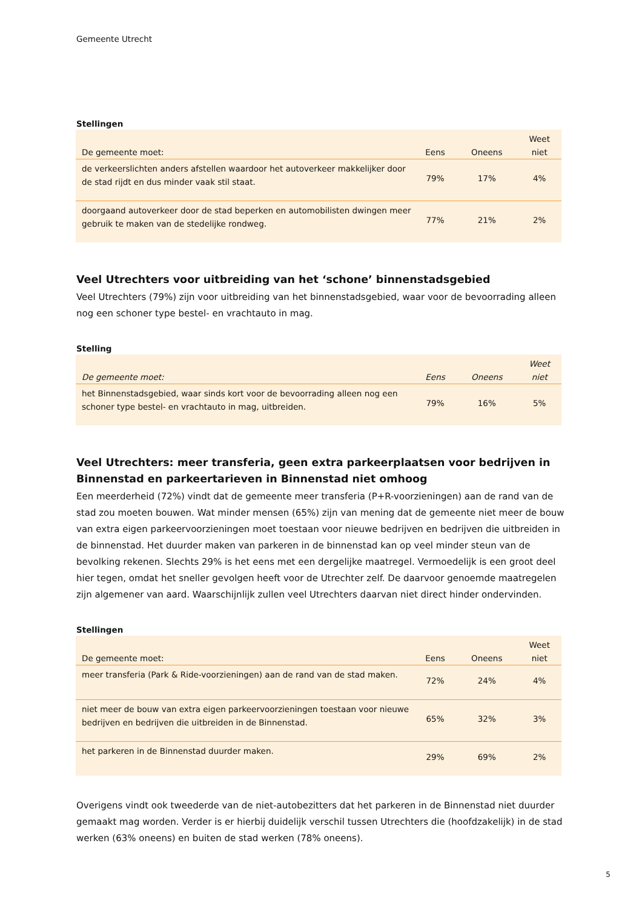Gemeente Utrecht
Stellingen
| De gemeente moet: | Eens | Oneens | Weet niet |
| --- | --- | --- | --- |
| de verkeerslichten anders afstellen waardoor het autoverkeer makkelijker door de stad rijdt en dus minder vaak stil staat. | 79% | 17% | 4% |
| doorgaand autoverkeer door de stad beperken en automobilisten dwingen meer gebruik te maken van de stedelijke rondweg. | 77% | 21% | 2% |
Veel Utrechters voor uitbreiding van het ‘schone’ binnenstadsgebied
Veel Utrechters (79%) zijn voor uitbreiding van het binnenstadsgebied, waar voor de bevoorrading alleen nog een schoner type bestel- en vrachtauto in mag.
Stelling
| De gemeente moet: | Eens | Oneens | Weet niet |
| --- | --- | --- | --- |
| het Binnenstadsgebied, waar sinds kort voor de bevoorrading alleen nog een schoner type bestel- en vrachtauto in mag, uitbreiden. | 79% | 16% | 5% |
Veel Utrechters: meer transferia, geen extra parkeerplaatsen voor bedrijven in Binnenstad en parkeertarieven in Binnenstad niet omhoog
Een meerderheid (72%) vindt dat de gemeente meer transferia (P+R-voorzieningen) aan de rand van de stad zou moeten bouwen. Wat minder mensen (65%) zijn van mening dat de gemeente niet meer de bouw van extra eigen parkeervoorzieningen moet toestaan voor nieuwe bedrijven en bedrijven die uitbreiden in de binnenstad. Het duurder maken van parkeren in de binnenstad kan op veel minder steun van de bevolking rekenen. Slechts 29% is het eens met een dergelijke maatregel. Vermoedelijk is een groot deel hier tegen, omdat het sneller gevolgen heeft voor de Utrechter zelf. De daarvoor genoemde maatregelen zijn algemener van aard. Waarschijnlijk zullen veel Utrechters daarvan niet direct hinder ondervinden.
Stellingen
| De gemeente moet: | Eens | Oneens | Weet niet |
| --- | --- | --- | --- |
| meer transferia (Park & Ride-voorzieningen) aan de rand van de stad maken. | 72% | 24% | 4% |
| niet meer de bouw van extra eigen parkeervoorzieningen toestaan voor nieuwe bedrijven en bedrijven die uitbreiden in de Binnenstad. | 65% | 32% | 3% |
| het parkeren in de Binnenstad duurder maken. | 29% | 69% | 2% |
Overigens vindt ook tweederde van de niet-autobezitters dat het parkeren in de Binnenstad niet duurder gemaakt mag worden. Verder is er hierbij duidelijk verschil tussen Utrechters die (hoofdzakelijk) in de stad werken (63% oneens) en buiten de stad werken (78% oneens).
5